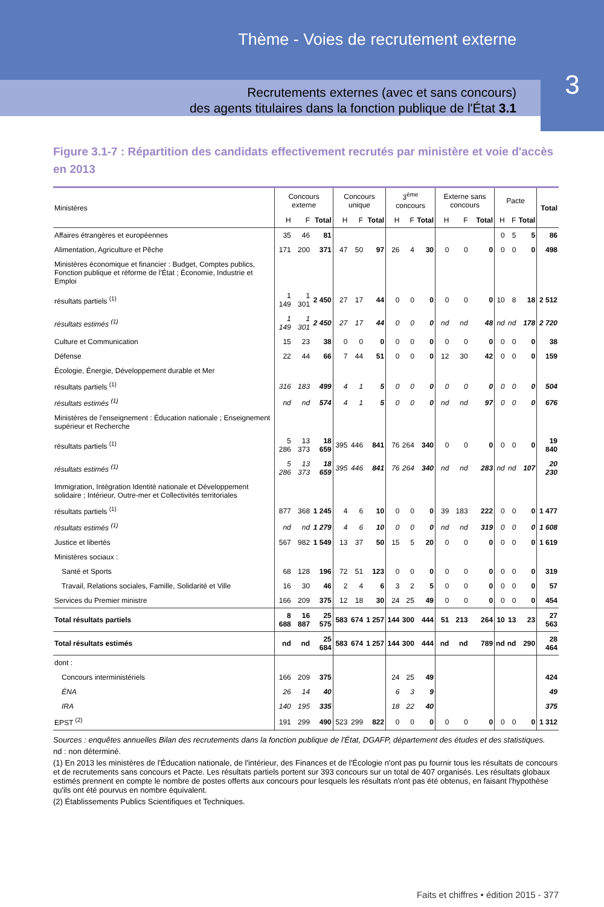Thème - Voies de recrutement externe
Recrutements externes (avec et sans concours)
des agents titulaires dans la fonction publique de l'État 3.1
3
Figure 3.1-7 : Répartition des candidats effectivement recrutés par ministère et voie d'accès en 2013
| Ministères | Concours externe | | | Concours unique | | | 3<sup>ème</sup> concours | | | Externe sans concours | | | Pacte | | | Total |
| --- | --- | --- | --- | --- | --- | --- | --- | --- | --- | --- | --- | --- | --- | --- | --- | --- |
| | H | F | Total | H | F | Total | H | F | Total | H | F | Total | H | F | Total | |
| Affaires étrangères et européennes | 35 | 46 | 81 | | | | | | | | | | 0 | 5 | 5 | 86 |
| Alimentation, Agriculture et Pêche | 171 | 200 | 371 | 47 | 50 | 97 | 26 | 4 | 30 | 0 | 0 | 0 | 0 | 0 | 0 | 498 |
| Ministères économique et financier : Budget, Comptes publics, Fonction publique et réforme de l'État ; Économie, Industrie et Emploi | | | | | | | | | | | | | | | | |
| résultats partiels <sup>(1)</sup> | 1 149 | 1 301 | 2 450 | 27 | 17 | 44 | 0 | 0 | 0 | 0 | 0 | 0 | 10 | 8 | 18 | 2 512 |
| résultats estimés <sup>(1)</sup> | 1 149 | 1 301 | 2 450 | 27 | 17 | 44 | 0 | 0 | 0 | nd | nd | 48 | nd | nd | 178 | 2 720 |
| Culture et Communication | 15 | 23 | 38 | 0 | 0 | 0 | 0 | 0 | 0 | 0 | 0 | 0 | 0 | 0 | 0 | 38 |
| Défense | 22 | 44 | 66 | 7 | 44 | 51 | 0 | 0 | 0 | 12 | 30 | 42 | 0 | 0 | 0 | 159 |
| Écologie, Énergie, Développement durable et Mer | | | | | | | | | | | | | | | | |
| résultats partiels <sup>(1)</sup> | 316 | 183 | 499 | 4 | 1 | 5 | 0 | 0 | 0 | 0 | 0 | 0 | 0 | 0 | 0 | 504 |
| résultats estimés <sup>(1)</sup> | nd | nd | 574 | 4 | 1 | 5 | 0 | 0 | 0 | nd | nd | 97 | 0 | 0 | 0 | 676 |
| Ministères de l'enseignement : Éducation nationale ; Enseignement supérieur et Recherche | | | | | | | | | | | | | | | | |
| résultats partiels <sup>(1)</sup> | 5 286 | 13 373 | 18 659 | 395 | 446 | 841 | 76 | 264 | 340 | 0 | 0 | 0 | 0 | 0 | 0 | 19 840 |
| résultats estimés <sup>(1)</sup> | 5 286 | 13 373 | 18 659 | 395 | 446 | 841 | 76 | 264 | 340 | nd | nd | 283 | nd | nd | 107 | 20 230 |
| Immigration, Intégration Identité nationale et Développement solidaire ; Intérieur, Outre-mer et Collectivités territoriales | | | | | | | | | | | | | | | | |
| résultats partiels <sup>(1)</sup> | 877 | 368 | 1 245 | 4 | 6 | 10 | 0 | 0 | 0 | 39 | 183 | 222 | 0 | 0 | 0 | 1 477 |
| résultats estimés <sup>(1)</sup> | nd | nd | 1 279 | 4 | 6 | 10 | 0 | 0 | 0 | nd | nd | 319 | 0 | 0 | 0 | 1 608 |
| Justice et libertés | 567 | 982 | 1 549 | 13 | 37 | 50 | 15 | 5 | 20 | 0 | 0 | 0 | 0 | 0 | 0 | 1 619 |
| Ministères sociaux : | | | | | | | | | | | | | | | | |
| Santé et Sports | 68 | 128 | 196 | 72 | 51 | 123 | 0 | 0 | 0 | 0 | 0 | 0 | 0 | 0 | 0 | 319 |
| Travail, Relations sociales, Famille, Solidarité et Ville | 16 | 30 | 46 | 2 | 4 | 6 | 3 | 2 | 5 | 0 | 0 | 0 | 0 | 0 | 0 | 57 |
| Services du Premier ministre | 166 | 209 | 375 | 12 | 18 | 30 | 24 | 25 | 49 | 0 | 0 | 0 | 0 | 0 | 0 | 454 |
| Total résultats partiels | 8 688 | 16 887 | 25 575 | 583 | 674 | 1 257 | 144 | 300 | 444 | 51 | 213 | 264 | 10 | 13 | 23 | 27 563 |
| Total résultats estimés | nd | nd | 25 684 | 583 | 674 | 1 257 | 144 | 300 | 444 | nd | nd | 789 | nd | nd | 290 | 28 464 |
| dont : | | | | | | | | | | | | | | | | |
| Concours interministériels | 166 | 209 | 375 | | | | 24 | 25 | 49 | | | | | | | 424 |
| ÉNA | 26 | 14 | 40 | | | | 6 | 3 | 9 | | | | | | | 49 |
| IRA | 140 | 195 | 335 | | | | 18 | 22 | 40 | | | | | | | 375 |
| EPST <sup>(2)</sup> | 191 | 299 | 490 | 523 | 299 | 822 | 0 | 0 | 0 | 0 | 0 | 0 | 0 | 0 | 0 | 1 312 |
Sources : enquêtes annuelles Bilan des recrutements dans la fonction publique de l'État, DGAFP, département des études et des statistiques.
nd : non déterminé.
(1) En 2013 les ministères de l'Éducation nationale, de l'intérieur, des Finances et de l'Écologie n'ont pas pu fournir tous les résultats de concours et de recrutements sans concours et Pacte. Les résultats partiels portent sur 393 concours sur un total de 407 organisés. Les résultats globaux estimés prennent en compte le nombre de postes offerts aux concours pour lesquels les résultats n'ont pas été obtenus, en faisant l'hypothèse qu'ils ont été pourvus en nombre équivalent.
(2) Établissements Publics Scientifiques et Techniques.
Faits et chiffres • édition 2015 - 377